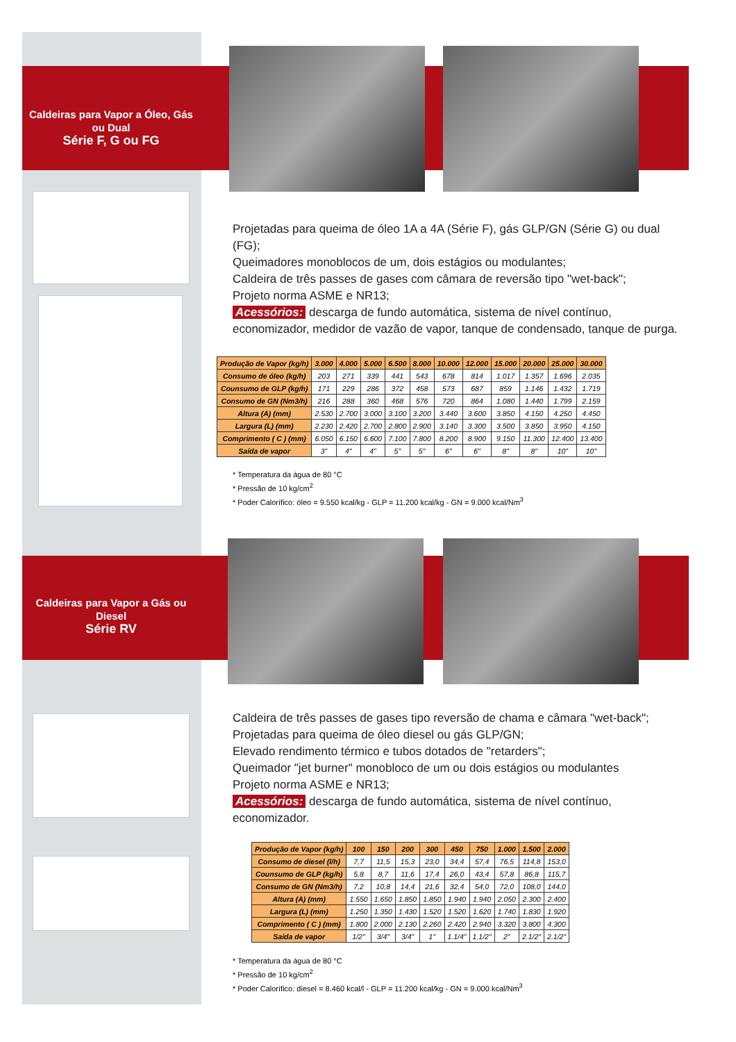Caldeiras para Vapor a Óleo, Gás ou Dual
Série F, G ou FG
Projetadas para queima de óleo 1A a 4A (Série F), gás GLP/GN (Série G) ou dual (FG);
Queimadores monoblocos de um, dois estágios ou modulantes;
Caldeira de três passes de gases com câmara de reversão tipo "wet-back";
Projeto norma ASME e NR13;
Acessórios: descarga de fundo automática, sistema de nível contínuo, economizador, medidor de vazão de vapor, tanque de condensado, tanque de purga.
| Produção de Vapor (kg/h) | 3.000 | 4.000 | 5.000 | 6.500 | 8.000 | 10.000 | 12.000 | 15.000 | 20.000 | 25.000 | 30.000 |
| --- | --- | --- | --- | --- | --- | --- | --- | --- | --- | --- | --- |
| Consumo de óleo (kg/h) | 203 | 271 | 339 | 441 | 543 | 678 | 814 | 1.017 | 1.357 | 1.696 | 2.035 |
| Counsumo de GLP (kg/h) | 171 | 229 | 286 | 372 | 458 | 573 | 687 | 859 | 1.146 | 1.432 | 1.719 |
| Consumo de GN (Nm3/h) | 216 | 288 | 360 | 468 | 576 | 720 | 864 | 1.080 | 1.440 | 1.799 | 2.159 |
| Altura (A) (mm) | 2.530 | 2.700 | 3.000 | 3.100 | 3.200 | 3.440 | 3.600 | 3.850 | 4.150 | 4.250 | 4.450 |
| Largura (L) (mm) | 2.230 | 2.420 | 2.700 | 2.800 | 2.900 | 3.140 | 3.300 | 3.500 | 3.850 | 3.950 | 4.150 |
| Comprimento ( C ) (mm) | 6.050 | 6.150 | 6.600 | 7.100 | 7.800 | 8.200 | 8.900 | 9.150 | 11.300 | 12.400 | 13.400 |
| Saída de vapor | 3" | 4" | 4" | 5" | 5" | 6" | 6" | 8" | 8" | 10" | 10" |
* Temperatura da água de 80 °C
* Pressão de 10 kg/cm<sup>2</sup>
* Poder Calorífico: óleo = 9.550 kcal/kg - GLP = 11.200 kcal/kg - GN = 9.000 kcal/Nm<sup>3</sup>
Caldeiras para Vapor a Gás ou Diesel
Série RV
Caldeira de três passes de gases tipo reversão de chama e câmara "wet-back";
Projetadas para queima de óleo diesel ou gás GLP/GN;
Elevado rendimento térmico e tubos dotados de "retarders";
Queimador "jet burner" monobloco de um ou dois estágios ou modulantes
Projeto norma ASME e NR13;
Acessórios: descarga de fundo automática, sistema de nível contínuo, economizador.
| Produção de Vapor (kg/h) | 100 | 150 | 200 | 300 | 450 | 750 | 1.000 | 1.500 | 2.000 |
| --- | --- | --- | --- | --- | --- | --- | --- | --- | --- |
| Consumo de diesel (l/h) | 7,7 | 11,5 | 15,3 | 23,0 | 34,4 | 57,4 | 76,5 | 114,8 | 153,0 |
| Counsumo de GLP (kg/h) | 5,8 | 8,7 | 11,6 | 17,4 | 26,0 | 43,4 | 57,8 | 86,8 | 115,7 |
| Consumo de GN (Nm3/h) | 7,2 | 10,8 | 14,4 | 21,6 | 32,4 | 54,0 | 72,0 | 108,0 | 144,0 |
| Altura (A) (mm) | 1.550 | 1.650 | 1.850 | 1.850 | 1.940 | 1.940 | 2.050 | 2.300 | 2.400 |
| Largura (L) (mm) | 1.250 | 1.350 | 1.430 | 1.520 | 1.520 | 1.620 | 1.740 | 1.830 | 1.920 |
| Comprimento ( C ) (mm) | 1.800 | 2.000 | 2.130 | 2.260 | 2.420 | 2.940 | 3.320 | 3.800 | 4.300 |
| Saída de vapor | 1/2" | 3/4" | 3/4" | 1" | 1.1/4" | 1.1/2" | 2" | 2.1/2" | 2.1/2" |
* Temperatura da água de 80 °C
* Pressão de 10 kg/cm<sup>2</sup>
* Poder Calorífico: diesel = 8.460 kcal/l - GLP = 11.200 kcal/kg - GN = 9.000 kcal/Nm<sup>3</sup>